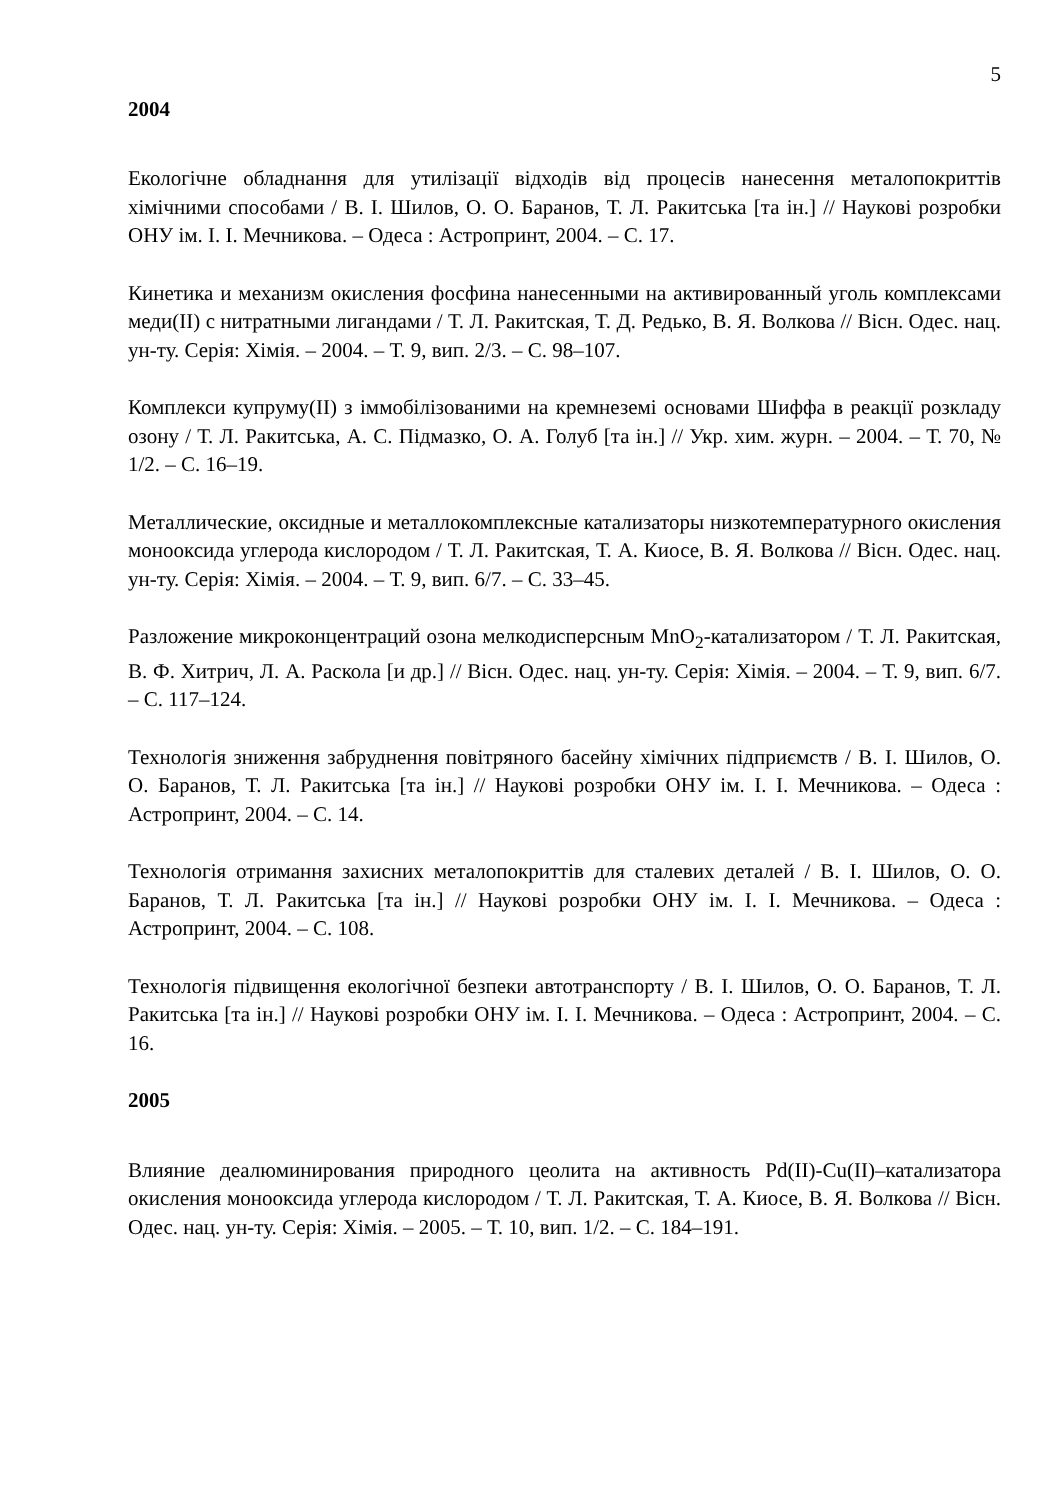5
2004
Екологічне обладнання для утилізації відходів від процесів нанесення металопокриттів хімічними способами / В. І. Шилов, О. О. Баранов, Т. Л. Ракитська [та ін.] // Наукові розробки ОНУ ім. І. І. Мечникова. – Одеса : Астропринт, 2004. – С. 17.
Кинетика и механизм окисления фосфина нанесенными на активированный уголь комплексами меди(II) с нитратными лигандами / Т. Л. Ракитская, Т. Д. Редько, В. Я. Волкова // Вісн. Одес. нац. ун-ту. Серія: Хімія. – 2004. – Т. 9, вип. 2/3. – С. 98–107.
Комплекси купруму(II) з іммобілізованими на кремнеземі основами Шиффа в реакції розкладу озону / Т. Л. Ракитська, А. С. Підмазко, О. А. Голуб [та ін.] // Укр. хим. журн. – 2004. – Т. 70, № 1/2. – С. 16–19.
Металлические, оксидные и металлокомплексные катализаторы низкотемпературного окисления монооксида углерода кислородом / Т. Л. Ракитская, Т. А. Киосе, В. Я. Волкова // Вісн. Одес. нац. ун-ту. Серія: Хімія. – 2004. – Т. 9, вип. 6/7. – С. 33–45.
Разложение микроконцентраций озона мелкодисперсным MnO<sub>2</sub>-катализатором / Т. Л. Ракитская, В. Ф. Хитрич, Л. А. Раскола [и др.] // Вісн. Одес. нац. ун-ту. Серія: Хімія. – 2004. – Т. 9, вип. 6/7. – С. 117–124.
Технологія зниження забруднення повітряного басейну хімічних підприємств / В. І. Шилов, О. О. Баранов, Т. Л. Ракитська [та ін.] // Наукові розробки ОНУ ім. І. І. Мечникова. – Одеса : Астропринт, 2004. – С. 14.
Технологія отримання захисних металопокриттів для сталевих деталей / В. І. Шилов, О. О. Баранов, Т. Л. Ракитська [та ін.] // Наукові розробки ОНУ ім. І. І. Мечникова. – Одеса : Астропринт, 2004. – С. 108.
Технологія підвищення екологічної безпеки автотранспорту / В. І. Шилов, О. О. Баранов, Т. Л. Ракитська [та ін.] // Наукові розробки ОНУ ім. І. І. Мечникова. – Одеса : Астропринт, 2004. – С. 16.
2005
Влияние деалюминирования природного цеолита на активность Pd(II)-Cu(II)–катализатора окисления монооксида углерода кислородом / Т. Л. Ракитская, Т. А. Киосе, В. Я. Волкова // Вісн. Одес. нац. ун-ту. Серія: Хімія. – 2005. – Т. 10, вип. 1/2. – С. 184–191.